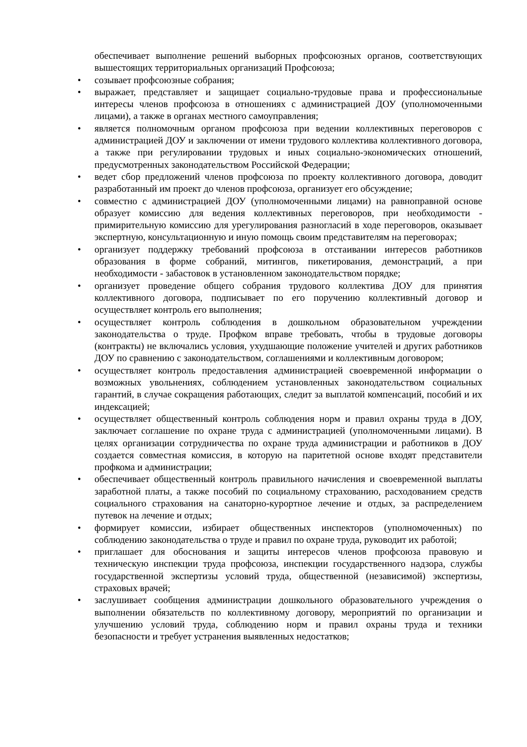обеспечивает выполнение решений выборных профсоюзных органов, соответствующих вышестоящих территориальных организаций Профсоюза;
• созывает профсоюзные собрания;
• выражает, представляет и защищает социально-трудовые права и профессиональные интересы членов профсоюза в отношениях с администрацией ДОУ (уполномоченными лицами), а также в органах местного самоуправления;
• является полномочным органом профсоюза при ведении коллективных переговоров с администрацией ДОУ и заключении от имени трудового коллектива коллективного договора, а также при регулировании трудовых и иных социально-экономических отношений, предусмотренных законодательством Российской Федерации;
• ведет сбор предложений членов профсоюза по проекту коллективного договора, доводит разработанный им проект до членов профсоюза, организует его обсуждение;
• совместно с администрацией ДОУ (уполномоченными лицами) на равноправной основе образует комиссию для ведения коллективных переговоров, при необходимости - примирительную комиссию для урегулирования разногласий в ходе переговоров, оказывает экспертную, консультационную и иную помощь своим представителям на переговорах;
• организует поддержку требований профсоюза в отстаивании интересов работников образования в форме собраний, митингов, пикетирования, демонстраций, а при необходимости - забастовок в установленном законодательством порядке;
• организует проведение общего собрания трудового коллектива ДОУ для принятия коллективного договора, подписывает по его поручению коллективный договор и осуществляет контроль его выполнения;
• осуществляет контроль соблюдения в дошкольном образовательном учреждении законодательства о труде. Профком вправе требовать, чтобы в трудовые договоры (контракты) не включались условия, ухудшающие положение учителей и других работников ДОУ по сравнению с законодательством, соглашениями и коллективным договором;
• осуществляет контроль предоставления администрацией своевременной информации о возможных увольнениях, соблюдением установленных законодательством социальных гарантий, в случае сокращения работающих, следит за выплатой компенсаций, пособий и их индексацией;
• осуществляет общественный контроль соблюдения норм и правил охраны труда в ДОУ, заключает соглашение по охране труда с администрацией (уполномоченными лицами). В целях организации сотрудничества по охране труда администрации и работников в ДОУ создается совместная комиссия, в которую на паритетной основе входят представители профкома и администрации;
• обеспечивает общественный контроль правильного начисления и своевременной выплаты заработной платы, а также пособий по социальному страхованию, расходованием средств социального страхования на санаторно-курортное лечение и отдых, за распределением путевок на лечение и отдых;
• формирует комиссии, избирает общественных инспекторов (уполномоченных) по соблюдению законодательства о труде и правил по охране труда, руководит их работой;
• приглашает для обоснования и защиты интересов членов профсоюза правовую и техническую инспекции труда профсоюза, инспекции государственного надзора, службы государственной экспертизы условий труда, общественной (независимой) экспертизы, страховых врачей;
• заслушивает сообщения администрации дошкольного образовательного учреждения о выполнении обязательств по коллективному договору, мероприятий по организации и улучшению условий труда, соблюдению норм и правил охраны труда и техники безопасности и требует устранения выявленных недостатков;